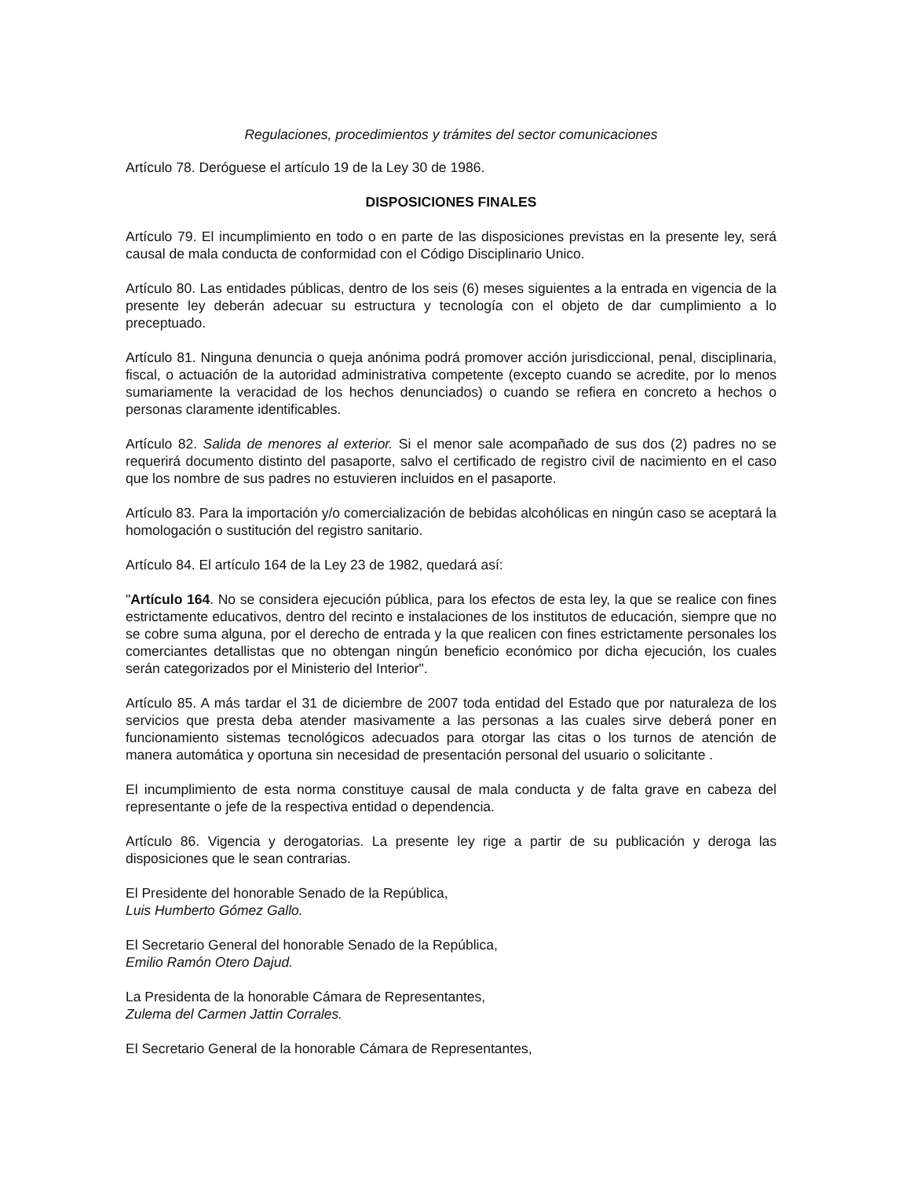Regulaciones, procedimientos y trámites del sector comunicaciones
Artículo 78. Deróguese el artículo 19 de la Ley 30 de 1986.
DISPOSICIONES FINALES
Artículo 79. El incumplimiento en todo o en parte de las disposiciones previstas en la presente ley, será causal de mala conducta de conformidad con el Código Disciplinario Unico.
Artículo 80. Las entidades públicas, dentro de los seis (6) meses siguientes a la entrada en vigencia de la presente ley deberán adecuar su estructura y tecnología con el objeto de dar cumplimiento a lo preceptuado.
Artículo 81. Ninguna denuncia o queja anónima podrá promover acción jurisdiccional, penal, disciplinaria, fiscal, o actuación de la autoridad administrativa competente (excepto cuando se acredite, por lo menos sumariamente la veracidad de los hechos denunciados) o cuando se refiera en concreto a hechos o personas claramente identificables.
Artículo 82. Salida de menores al exterior. Si el menor sale acompañado de sus dos (2) padres no se requerirá documento distinto del pasaporte, salvo el certificado de registro civil de nacimiento en el caso que los nombre de sus padres no estuvieren incluidos en el pasaporte.
Artículo 83. Para la importación y/o comercialización de bebidas alcohólicas en ningún caso se aceptará la homologación o sustitución del registro sanitario.
Artículo 84. El artículo 164 de la Ley 23 de 1982, quedará así:
"Artículo 164. No se considera ejecución pública, para los efectos de esta ley, la que se realice con fines estrictamente educativos, dentro del recinto e instalaciones de los institutos de educación, siempre que no se cobre suma alguna, por el derecho de entrada y la que realicen con fines estrictamente personales los comerciantes detallistas que no obtengan ningún beneficio económico por dicha ejecución, los cuales serán categorizados por el Ministerio del Interior".
Artículo 85. A más tardar el 31 de diciembre de 2007 toda entidad del Estado que por naturaleza de los servicios que presta deba atender masivamente a las personas a las cuales sirve deberá poner en funcionamiento sistemas tecnológicos adecuados para otorgar las citas o los turnos de atención de manera automática y oportuna sin necesidad de presentación personal del usuario o solicitante .
El incumplimiento de esta norma constituye causal de mala conducta y de falta grave en cabeza del representante o jefe de la respectiva entidad o dependencia.
Artículo 86. Vigencia y derogatorias. La presente ley rige a partir de su publicación y deroga las disposiciones que le sean contrarias.
El Presidente del honorable Senado de la República,
Luis Humberto Gómez Gallo.
El Secretario General del honorable Senado de la República,
Emilio Ramón Otero Dajud.
La Presidenta de la honorable Cámara de Representantes,
Zulema del Carmen Jattin Corrales.
El Secretario General de la honorable Cámara de Representantes,